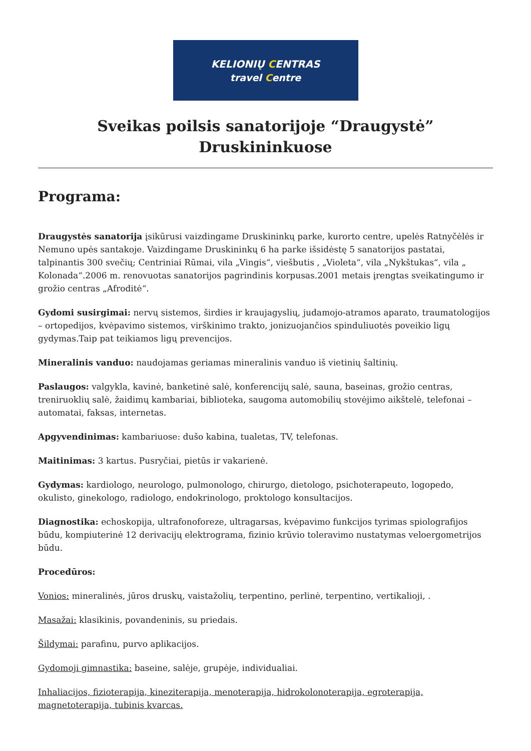KELIONIŲ CENTRAS
travel Centre
Sveikas poilsis sanatorijoje “Draugystė” Druskininkuose
Programa:
Draugystės sanatorija įsikūrusi vaizdingame Druskininkų parke, kurorto centre, upelės Ratnyčėlės ir Nemuno upės santakoje. Vaizdingame Druskininkų 6 ha parke išsidėstę 5 sanatorijos pastatai, talpinantis 300 svečių; Centriniai Rūmai, vila „Vingis“, viešbutis , „Violeta“, vila „Nykštukas“, vila „ Kolonada“.2006 m. renovuotas sanatorijos pagrindinis korpusas.2001 metais įrengtas sveikatingumo ir grožio centras „Afroditė“.
Gydomi susirgimai: nervų sistemos, širdies ir kraujagyslių, judamojo-atramos aparato, traumatologijos – ortopedijos, kvėpavimo sistemos, virškinimo trakto, jonizuojančios spinduliuotės poveikio ligų gydymas.Taip pat teikiamos ligų prevencijos.
Mineralinis vanduo: naudojamas geriamas mineralinis vanduo iš vietinių šaltinių.
Paslaugos: valgykla, kavinė, banketinė salė, konferencijų salė, sauna, baseinas, grožio centras, treniruoklių salė, žaidimų kambariai, biblioteka, saugoma automobilių stovėjimo aikštelė, telefonai – automatai, faksas, internetas.
Apgyvendinimas: kambariuose: dušo kabina, tualetas, TV, telefonas.
Maitinimas: 3 kartus. Pusryčiai, pietūs ir vakarienė.
Gydymas: kardiologo, neurologo, pulmonologo, chirurgo, dietologo, psichoterapeuto, logopedo, okulisto, ginekologo, radiologo, endokrinologo, proktologo konsultacijos.
Diagnostika: echoskopija, ultrafonoforeze, ultragarsas, kvėpavimo funkcijos tyrimas spiolografijos būdu, kompiuterinė 12 derivacijų elektrograma, fizinio krūvio toleravimo nustatymas veloergometrijos būdu.
Procedūros:
Vonios: mineralinės, jūros druskų, vaistažolių, terpentino, perlinė, terpentino, vertikalioji, .
Masažai: klasikinis, povandeninis, su priedais.
Šildymai: parafinu, purvo aplikacijos.
Gydomoji gimnastika: baseine, salėje, grupėje, individualiai.
Inhaliacijos, fizioterapija, kineziterapija, menoterapija, hidrokolonoterapija, egroterapija, magnetoterapija, tubinis kvarcas.